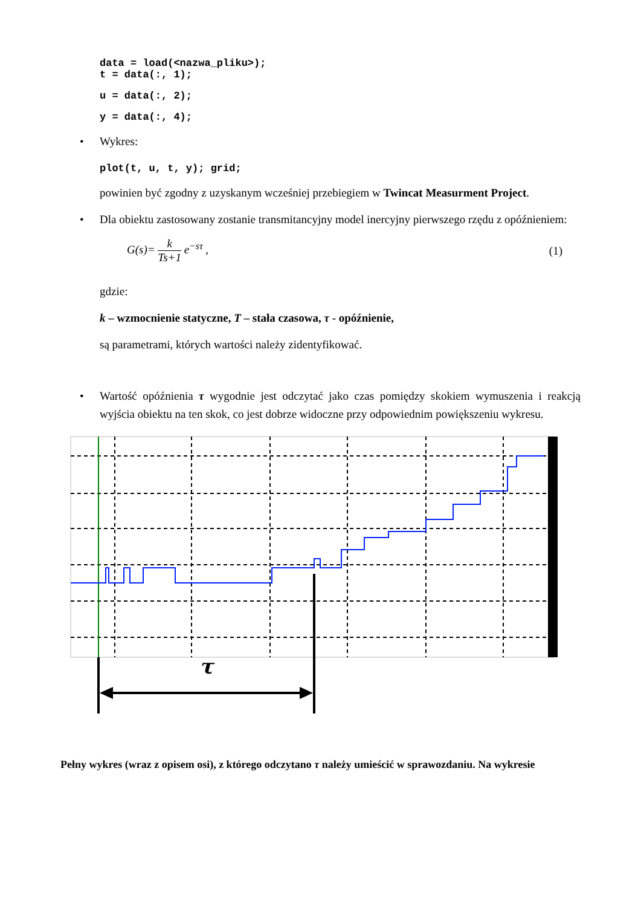data = load(<nazwa_pliku>);
t = data(:, 1);
u = data(:, 2);
y = data(:, 4);
• Wykres:
plot(t, u, t, y); grid;
powinien być zgodny z uzyskanym wcześniej przebiegiem w Twincat Measurment Project.
• Dla obiektu zastosowany zostanie transmitancyjny model inercyjny pierwszego rzędu z opóźnieniem:
G(s)= k Ts+1 e<sup>−sτ</sup> , (1)
gdzie:
k – wzmocnienie statyczne, T – stała czasowa, τ - opóźnienie,
są parametrami, których wartości należy zidentyfikować.
• Wartość opóźnienia τ wygodnie jest odczytać jako czas pomiędzy skokiem wymuszenia i reakcją wyjścia obiektu na ten skok, co jest dobrze widoczne przy odpowiednim powiększeniu wykresu.
τ
Pełny wykres (wraz z opisem osi), z którego odczytano τ należy umieścić w sprawozdaniu. Na wykresie